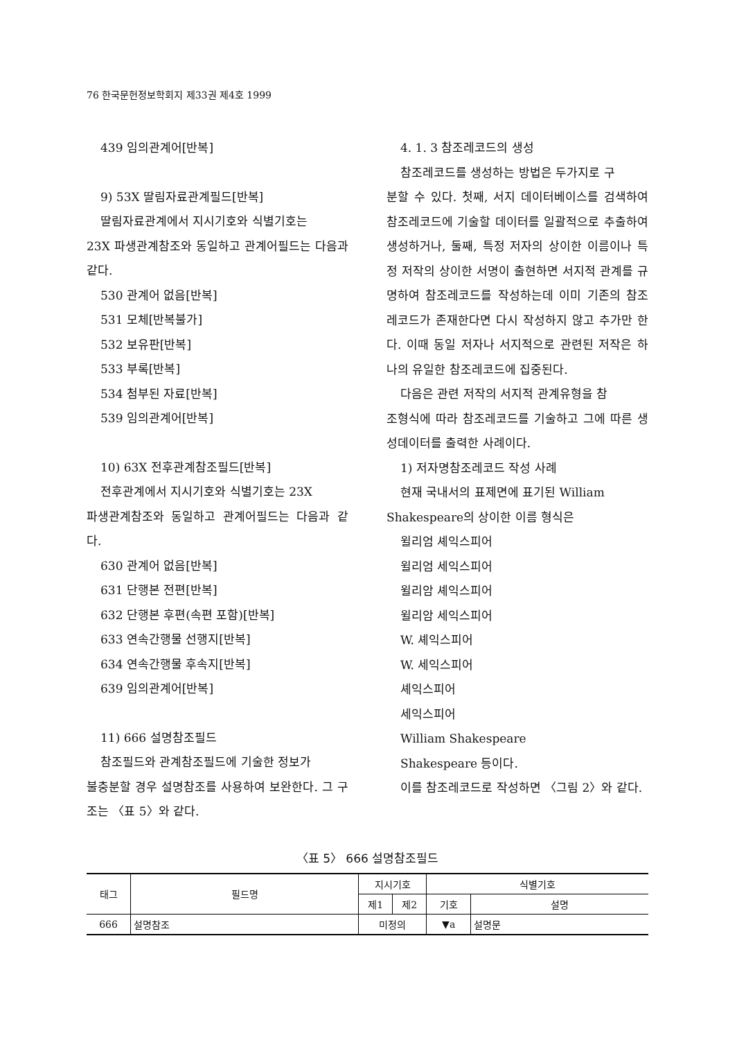76 한국문헌정보학회지 제33권 제4호 1999
439 임의관계어[반복]
9) 53X 딸림자료관계필드[반복]
딸림자료관계에서 지시기호와 식별기호는
23X 파생관계참조와 동일하고 관계어필드는 다음과 같다.
530 관계어 없음[반복]
531 모체[반복불가]
532 보유판[반복]
533 부록[반복]
534 첨부된 자료[반복]
539 임의관계어[반복]
10) 63X 전후관계참조필드[반복]
전후관계에서 지시기호와 식별기호는 23X
파생관계참조와 동일하고 관계어필드는 다음과 같다.
630 관계어 없음[반복]
631 단행본 전편[반복]
632 단행본 후편(속편 포함)[반복]
633 연속간행물 선행지[반복]
634 연속간행물 후속지[반복]
639 임의관계어[반복]
11) 666 설명참조필드
참조필드와 관계참조필드에 기술한 정보가
불충분할 경우 설명참조를 사용하여 보완한다. 그 구조는 〈표 5〉와 같다.
4. 1. 3 참조레코드의 생성
참조레코드를 생성하는 방법은 두가지로 구
분할 수 있다. 첫째, 서지 데이터베이스를 검색하여 참조레코드에 기술할 데이터를 일괄적으로 추출하여 생성하거나, 둘째, 특정 저자의 상이한 이름이나 특정 저작의 상이한 서명이 출현하면 서지적 관계를 규명하여 참조레코드를 작성하는데 이미 기존의 참조레코드가 존재한다면 다시 작성하지 않고 추가만 한다. 이때 동일 저자나 서지적으로 관련된 저작은 하나의 유일한 참조레코드에 집중된다.
다음은 관련 저작의 서지적 관계유형을 참
조형식에 따라 참조레코드를 기술하고 그에 따른 생성데이터를 출력한 사례이다.
1) 저자명참조레코드 작성 사례
현재 국내서의 표제면에 표기된 William
Shakespeare의 상이한 이름 형식은
윌리엄 셰익스피어
윌리엄 세익스피어
윌리암 셰익스피어
윌리암 세익스피어
W. 셰익스피어
W. 세익스피어
셰익스피어
세익스피어
William Shakespeare
Shakespeare 등이다.
이를 참조레코드로 작성하면 〈그림 2〉와 같다.
〈표 5〉 666 설명참조필드
| 태그 | 필드명 | 지시기호 | | 식별기호 | |
| --- | --- | --- | --- | --- | --- |
| | | 제1 | 제2 | 기호 | 설명 |
| 666 | 설명참조 | 미정의 | | ▼a | 설명문 |